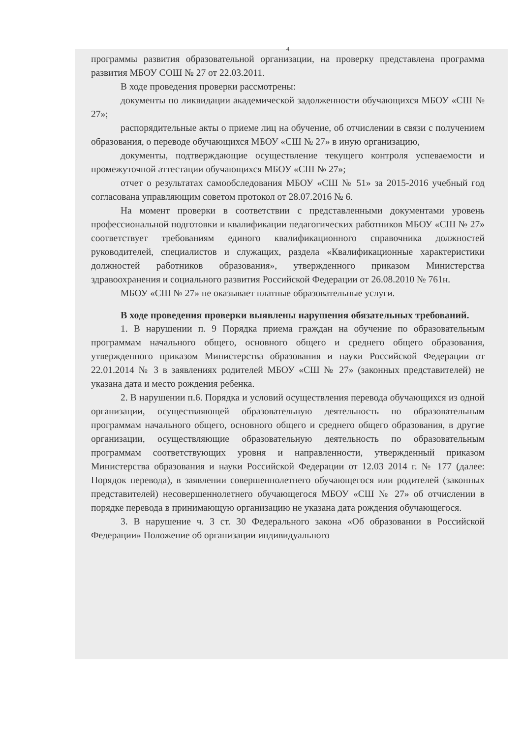4
программы развития образовательной организации, на проверку представлена программа развития МБОУ СОШ № 27 от 22.03.2011.
В ходе проведения проверки рассмотрены:
документы по ликвидации академической задолженности обучающихся МБОУ «СШ № 27»;
распорядительные акты о приеме лиц на обучение, об отчислении в связи с получением образования, о переводе обучающихся МБОУ «СШ № 27» в иную организацию,
документы, подтверждающие осуществление текущего контроля успеваемости и промежуточной аттестации обучающихся МБОУ «СШ № 27»;
отчет о результатах самообследования МБОУ «СШ № 51» за 2015-2016 учебный год согласована управляющим советом протокол от 28.07.2016 № 6.
На момент проверки в соответствии с представленными документами уровень профессиональной подготовки и квалификации педагогических работников МБОУ «СШ № 27» соответствует требованиям единого квалификационного справочника должностей руководителей, специалистов и служащих, раздела «Квалификационные характеристики должностей работников образования», утвержденного приказом Министерства здравоохранения и социального развития Российской Федерации от 26.08.2010 № 761н.
МБОУ «СШ № 27» не оказывает платные образовательные услуги.
В ходе проведения проверки выявлены нарушения обязательных требований.
1. В нарушении п. 9 Порядка приема граждан на обучение по образовательным программам начального общего, основного общего и среднего общего образования, утвержденного приказом Министерства образования и науки Российской Федерации от 22.01.2014 № 3 в заявлениях родителей МБОУ «СШ № 27» (законных представителей) не указана дата и место рождения ребенка.
2. В нарушении п.6. Порядка и условий осуществления перевода обучающихся из одной организации, осуществляющей образовательную деятельность по образовательным программам начального общего, основного общего и среднего общего образования, в другие организации, осуществляющие образовательную деятельность по образовательным программам соответствующих уровня и направленности, утвержденный приказом Министерства образования и науки Российской Федерации от 12.03 2014 г. № 177 (далее: Порядок перевода), в заявлении совершеннолетнего обучающегося или родителей (законных представителей) несовершеннолетнего обучающегося МБОУ «СШ № 27» об отчислении в порядке перевода в принимающую организацию не указана дата рождения обучающегося.
3. В нарушение ч. 3 ст. 30 Федерального закона «Об образовании в Российской Федерации» Положение об организации индивидуального